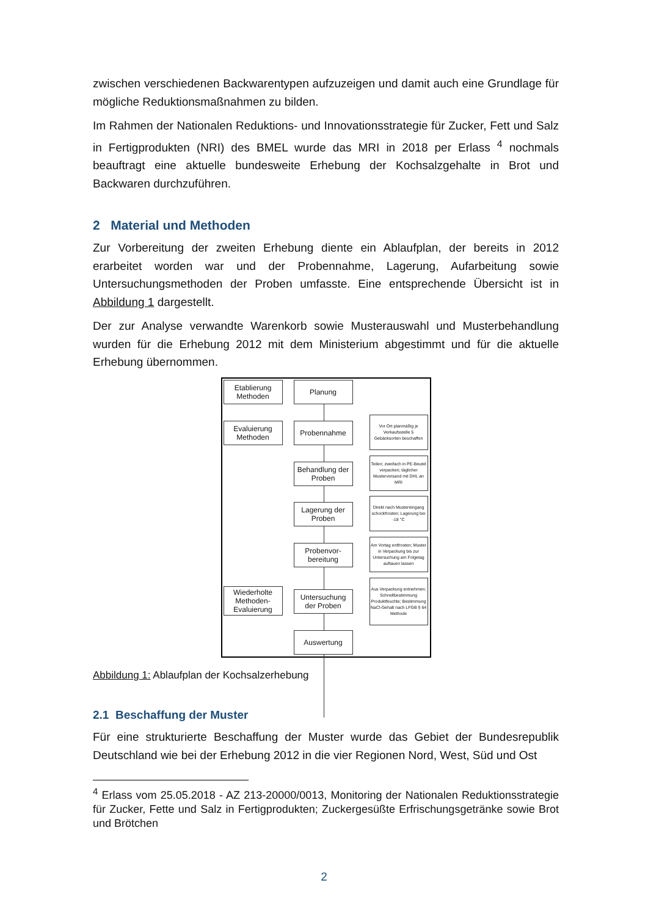zwischen verschiedenen Backwarentypen aufzuzeigen und damit auch eine Grundlage für mögliche Reduktionsmaßnahmen zu bilden.
Im Rahmen der Nationalen Reduktions- und Innovationsstrategie für Zucker, Fett und Salz in Fertigprodukten (NRI) des BMEL wurde das MRI in 2018 per Erlass <sup>4</sup> nochmals beauftragt eine aktuelle bundesweite Erhebung der Kochsalzgehalte in Brot und Backwaren durchzuführen.
2 Material und Methoden
Zur Vorbereitung der zweiten Erhebung diente ein Ablaufplan, der bereits in 2012 erarbeitet worden war und der Probennahme, Lagerung, Aufarbeitung sowie Untersuchungsmethoden der Proben umfasste. Eine entsprechende Übersicht ist in Abbildung 1 dargestellt.
Der zur Analyse verwandte Warenkorb sowie Musterauswahl und Musterbehandlung wurden für die Erhebung 2012 mit dem Ministerium abgestimmt und für die aktuelle Erhebung übernommen.
Etablierung Methoden
Planung
Evaluierung Methoden
Probennahme
Vor Ort planmäßig je Verkaufsstelle 5 Gebäcksorten beschaffen
Behandlung der Proben
Teilen; zweifach in PE-Beutel verpacken; täglicher Musterversand mit DHL an MRI
Lagerung der Proben
Direkt nach Mustereingang schockfrosten; Lagerung bei -18 °C
Probenvor-bereitung
Am Vortag entfrosten; Muster in Verpackung bis zur Untersuchung am Folgetag auftauen lassen
Wiederholte Methoden-Evaluierung
Untersuchung der Proben
Aus Verpackung entnehmen; Schnellbestimmung Produktfeuchte; Bestimmung NaCl-Gehalt nach LFGB § 64 Methode
Auswertung
Abbildung 1: Ablaufplan der Kochsalzerhebung
2.1 Beschaffung der Muster
Für eine strukturierte Beschaffung der Muster wurde das Gebiet der Bundesrepublik Deutschland wie bei der Erhebung 2012 in die vier Regionen Nord, West, Süd und Ost
<sup>4</sup> Erlass vom 25.05.2018 - AZ 213-20000/0013, Monitoring der Nationalen Reduktionsstrategie für Zucker, Fette und Salz in Fertigprodukten; Zuckergesüßte Erfrischungsgetränke sowie Brot und Brötchen
2